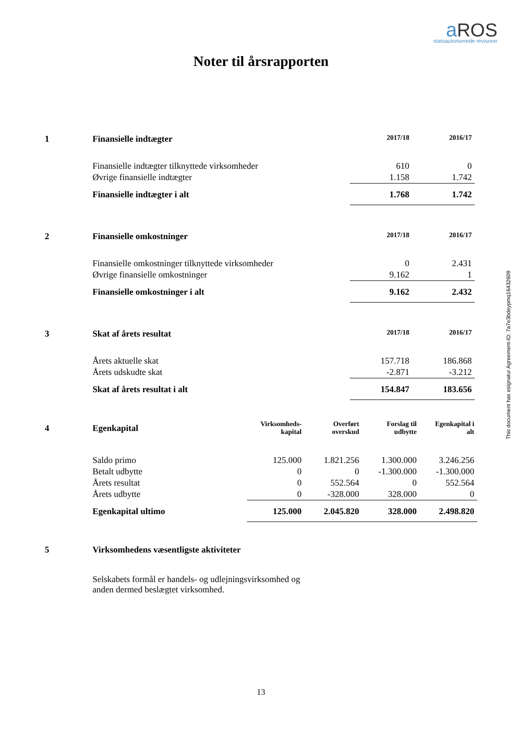aROS
statsautoriserede revisorer
Noter til årsrapporten
| 1 | Finansielle indtægter | 2017/18 | 2016/17 |
| | Finansielle indtægter tilknyttede virksomheder | 610 | 0 |
| | Øvrige finansielle indtægter | 1.158 | 1.742 |
| | Finansielle indtægter i alt | 1.768 | 1.742 |
| 2 | Finansielle omkostninger | 2017/18 | 2016/17 |
| | Finansielle omkostninger tilknyttede virksomheder | 0 | 2.431 |
| | Øvrige finansielle omkostninger | 9.162 | 1 |
| | Finansielle omkostninger i alt | 9.162 | 2.432 |
| 3 | Skat af årets resultat | 2017/18 | 2016/17 |
| | Årets aktuelle skat | 157.718 | 186.868 |
| | Årets udskudte skat | -2.871 | -3.212 |
| | Skat af årets resultat i alt | 154.847 | 183.656 |
| 4 | Egenkapital | Virksomheds- kapital | Overført overskud | Forslag til udbytte | Egenkapital i alt |
| | Saldo primo | 125.000 | 1.821.256 | 1.300.000 | 3.246.256 |
| | Betalt udbytte | 0 | 0 | -1.300.000 | -1.300.000 |
| | Årets resultat | 0 | 552.564 | 0 | 552.564 |
| | Årets udbytte | 0 | -328.000 | 328.000 | 0 |
| | Egenkapital ultimo | 125.000 | 2.045.820 | 328.000 | 2.498.820 |
| 5 | Virksomhedens væsentligste aktiviteter |
| | Selskabets formål er handels- og udlejningsvirksomhed og anden dermed beslægtet virksomhed. |
This document has esignatur Agreement-ID: 7a7e3bdeypmq16432609
13